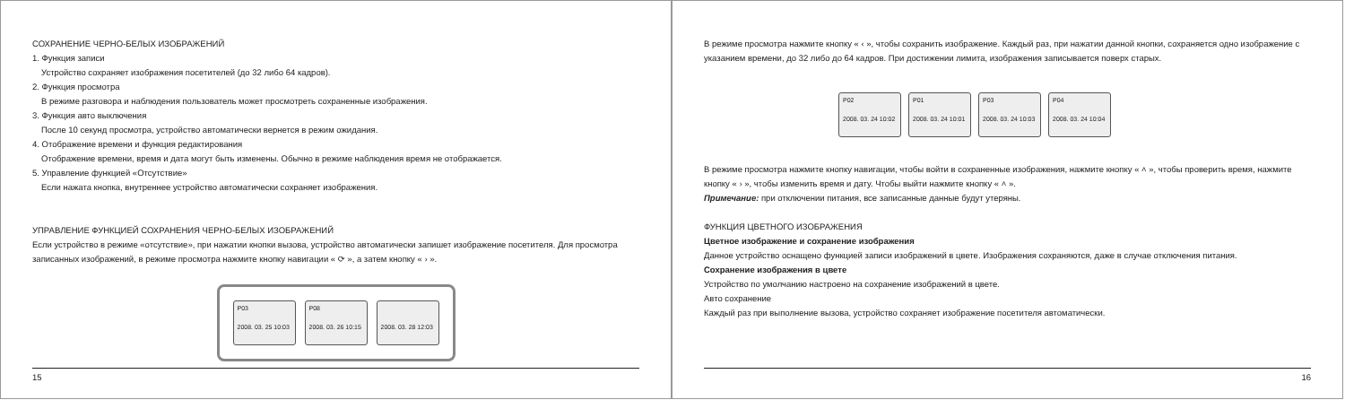СОХРАНЕНИЕ ЧЕРНО-БЕЛЫХ ИЗОБРАЖЕНИЙ
1. Функция записи
Устройство сохраняет изображения посетителей (до 32 либо 64 кадров).
2. Функция просмотра
В режиме разговора и наблюдения пользователь может просмотреть сохраненные изображения.
3. Функция авто выключения
После 10 секунд просмотра, устройство автоматически вернется в режим ожидания.
4. Отображение времени и функция редактирования
Отображение времени, время и дата могут быть изменены. Обычно в режиме наблюдения время не отображается.
5. Управление функцией «Отсутствие»
Если нажата кнопка, внутреннее устройство автоматически сохраняет изображения.
УПРАВЛЕНИЕ ФУНКЦИЕЙ СОХРАНЕНИЯ ЧЕРНО-БЕЛЫХ ИЗОБРАЖЕНИЙ
Если устройство в режиме «отсутствие», при нажатии кнопки вызова, устройство автоматически запишет изображение посетителя. Для просмотра записанных изображений, в режиме просмотра нажмите кнопку навигации « ⟳ », а затем кнопку « › ».
P03
2008. 03. 25 10:03
P08
2008. 03. 26 10:15
2008. 03. 28 12:03
15
В режиме просмотра нажмите кнопку « ‹ », чтобы сохранить изображение. Каждый раз, при нажатии данной кнопки, сохраняется одно изображение с указанием времени, до 32 либо до 64 кадров. При достижении лимита, изображения записывается поверх старых.
P02
2008. 03. 24 10:02
P01
2008. 03. 24 10:01
P03
2008. 03. 24 10:03
P04
2008. 03. 24 10:04
В режиме просмотра нажмите кнопку навигации, чтобы войти в сохраненные изображения, нажмите кнопку « ˄ », чтобы проверить время, нажмите кнопку « › », чтобы изменить время и дату. Чтобы выйти нажмите кнопку « ˄ ».
Примечание: при отключении питания, все записанные данные будут утеряны.
ФУНКЦИЯ ЦВЕТНОГО ИЗОБРАЖЕНИЯ
Цветное изображение и сохранение изображения
Данное устройство оснащено функцией записи изображений в цвете. Изображения сохраняются, даже в случае отключения питания.
Сохранение изображения в цвете
Устройство по умолчанию настроено на сохранение изображений в цвете.
Авто сохранение
Каждый раз при выполнение вызова, устройство сохраняет изображение посетителя автоматически.
16